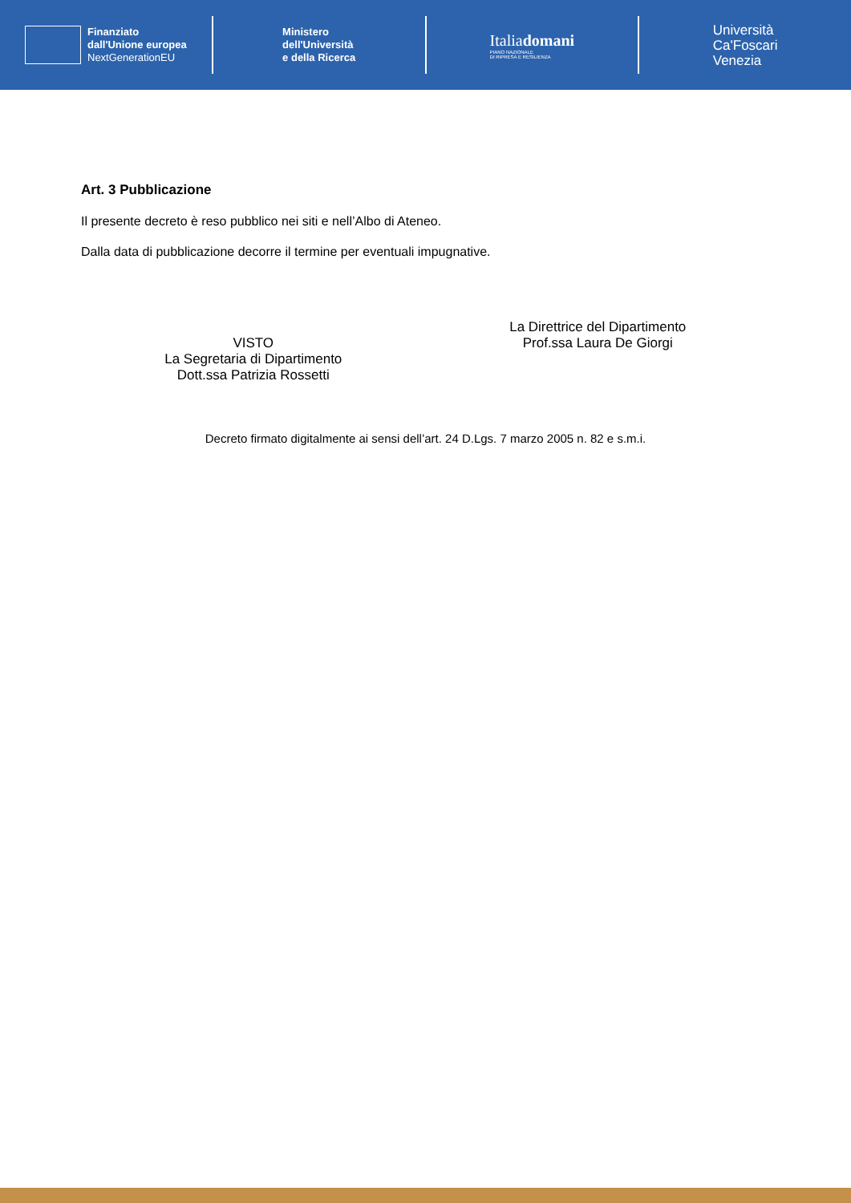Finanziato
dall'Unione europea
NextGenerationEU
Ministero
dell'Università
e della Ricerca
Italiadomani
PIANO NAZIONALE
DI RIPRESA E RESILIENZA
Università
Ca'Foscari
Venezia
Art. 3 Pubblicazione
Il presente decreto è reso pubblico nei siti e nell’Albo di Ateneo.
Dalla data di pubblicazione decorre il termine per eventuali impugnative.
VISTO
La Segretaria di Dipartimento
Dott.ssa Patrizia Rossetti
La Direttrice del Dipartimento
Prof.ssa Laura De Giorgi
Decreto firmato digitalmente ai sensi dell’art. 24 D.Lgs. 7 marzo 2005 n. 82 e s.m.i.